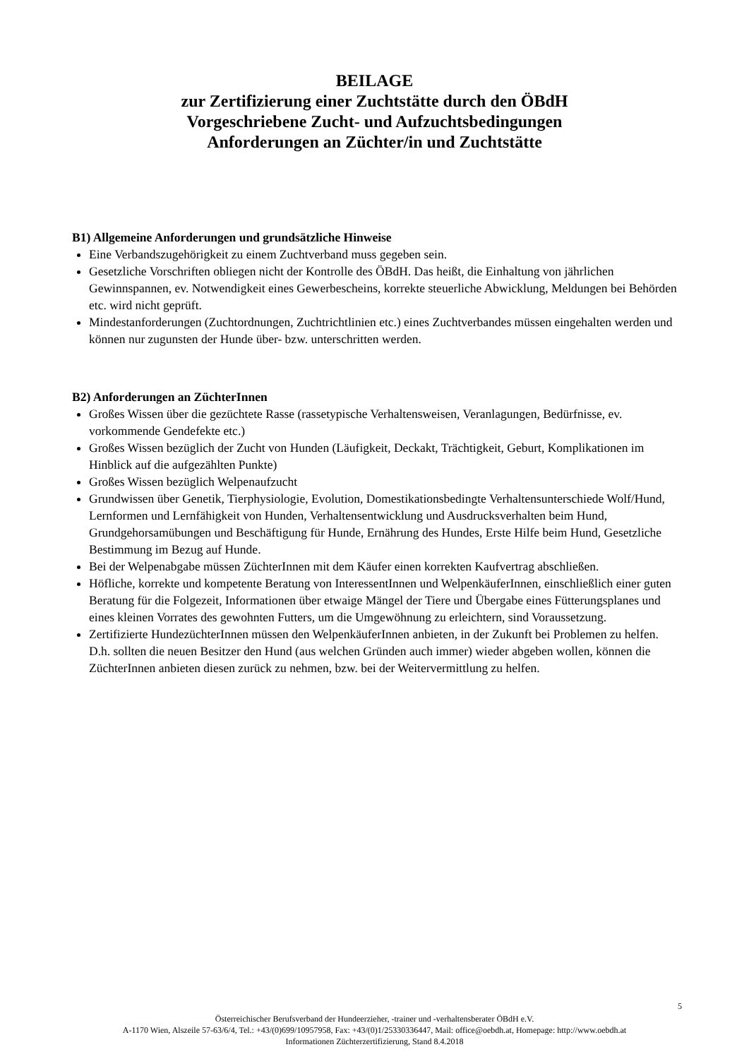BEILAGE
zur Zertifizierung einer Zuchtstätte durch den ÖBdH
Vorgeschriebene Zucht- und Aufzuchtsbedingungen
Anforderungen an Züchter/in und Zuchtstätte
B1) Allgemeine Anforderungen und grundsätzliche Hinweise
Eine Verbandszugehörigkeit zu einem Zuchtverband muss gegeben sein.
Gesetzliche Vorschriften obliegen nicht der Kontrolle des ÖBdH. Das heißt, die Einhaltung von jährlichen Gewinnspannen, ev. Notwendigkeit eines Gewerbescheins, korrekte steuerliche Abwicklung, Meldungen bei Behörden etc. wird nicht geprüft.
Mindestanforderungen (Zuchtordnungen, Zuchtrichtlinien etc.) eines Zuchtverbandes müssen eingehalten werden und können nur zugunsten der Hunde über- bzw. unterschritten werden.
B2) Anforderungen an ZüchterInnen
Großes Wissen über die gezüchtete Rasse (rassetypische Verhaltensweisen, Veranlagungen, Bedürfnisse, ev. vorkommende Gendefekte etc.)
Großes Wissen bezüglich der Zucht von Hunden (Läufigkeit, Deckakt, Trächtigkeit, Geburt, Komplikationen im Hinblick auf die aufgezählten Punkte)
Großes Wissen bezüglich Welpenaufzucht
Grundwissen über Genetik, Tierphysiologie, Evolution, Domestikationsbedingte Verhaltensunterschiede Wolf/Hund, Lernformen und Lernfähigkeit von Hunden, Verhaltensentwicklung und Ausdrucksverhalten beim Hund, Grundgehorsamübungen und Beschäftigung für Hunde, Ernährung des Hundes, Erste Hilfe beim Hund, Gesetzliche Bestimmung im Bezug auf Hunde.
Bei der Welpenabgabe müssen ZüchterInnen mit dem Käufer einen korrekten Kaufvertrag abschließen.
Höfliche, korrekte und kompetente Beratung von InteressentInnen und WelpenkäuferInnen, einschließlich einer guten Beratung für die Folgezeit, Informationen über etwaige Mängel der Tiere und Übergabe eines Fütterungsplanes und eines kleinen Vorrates des gewohnten Futters, um die Umgewöhnung zu erleichtern, sind Voraussetzung.
Zertifizierte HundezüchterInnen müssen den WelpenkäuferInnen anbieten, in der Zukunft bei Problemen zu helfen. D.h. sollten die neuen Besitzer den Hund (aus welchen Gründen auch immer) wieder abgeben wollen, können die ZüchterInnen anbieten diesen zurück zu nehmen, bzw. bei der Weitervermittlung zu helfen.
5
Österreichischer Berufsverband der Hundeerzieher, -trainer und -verhaltensberater ÖBdH e.V.
A-1170 Wien, Alszeile 57-63/6/4, Tel.: +43/(0)699/10957958, Fax: +43/(0)1/25330336447, Mail: office@oebdh.at, Homepage: http://www.oebdh.at
Informationen Züchterzertifizierung, Stand 8.4.2018